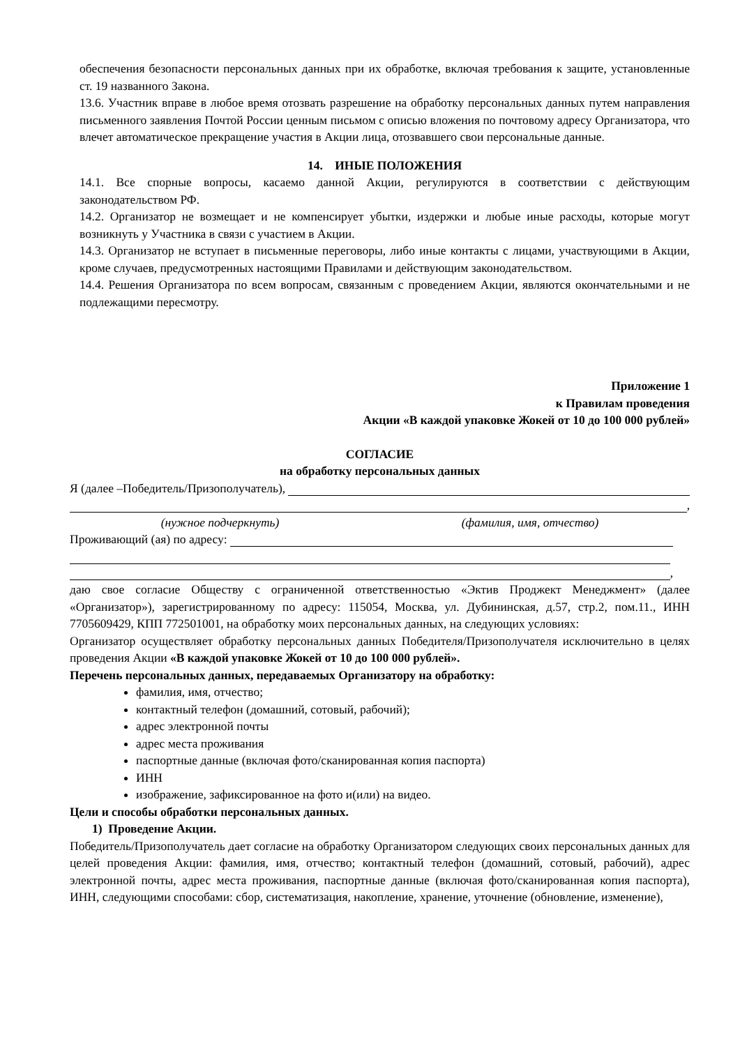обеспечения безопасности персональных данных при их обработке, включая требования к защите, установленные ст. 19 названного Закона.
13.6. Участник вправе в любое время отозвать разрешение на обработку персональных данных путем направления письменного заявления Почтой России ценным письмом с описью вложения по почтовому адресу Организатора, что влечет автоматическое прекращение участия в Акции лица, отозвавшего свои персональные данные.
14. ИНЫЕ ПОЛОЖЕНИЯ
14.1. Все спорные вопросы, касаемо данной Акции, регулируются в соответствии с действующим законодательством РФ.
14.2. Организатор не возмещает и не компенсирует убытки, издержки и любые иные расходы, которые могут возникнуть у Участника в связи с участием в Акции.
14.3. Организатор не вступает в письменные переговоры, либо иные контакты с лицами, участвующими в Акции, кроме случаев, предусмотренных настоящими Правилами и действующим законодательством.
14.4. Решения Организатора по всем вопросам, связанным с проведением Акции, являются окончательными и не подлежащими пересмотру.
Приложение 1
к Правилам проведения
Акции «В каждой упаковке Жокей от 10 до 100 000 рублей»
СОГЛАСИЕ
на обработку персональных данных
Я (далее –Победитель/Призополучатель),
,
(нужное подчеркнуть) (фамилия, имя, отчество)
Проживающий (ая) по адресу:
,
даю свое согласие Обществу с ограниченной ответственностью «Эктив Проджект Менеджмент» (далее «Организатор»), зарегистрированному по адресу: 115054, Москва, ул. Дубининская, д.57, стр.2, пом.11., ИНН 7705609429, КПП 772501001, на обработку моих персональных данных, на следующих условиях:
Организатор осуществляет обработку персональных данных Победителя/Призополучателя исключительно в целях проведения Акции «В каждой упаковке Жокей от 10 до 100 000 рублей».
Перечень персональных данных, передаваемых Организатору на обработку:
фамилия, имя, отчество;
контактный телефон (домашний, сотовый, рабочий);
адрес электронной почты
адрес места проживания
паспортные данные (включая фото/сканированная копия паспорта)
ИНН
изображение, зафиксированное на фото и(или) на видео.
Цели и способы обработки персональных данных.
1) Проведение Акции.
Победитель/Призополучатель дает согласие на обработку Организатором следующих своих персональных данных для целей проведения Акции: фамилия, имя, отчество; контактный телефон (домашний, сотовый, рабочий), адрес электронной почты, адрес места проживания, паспортные данные (включая фото/сканированная копия паспорта), ИНН, следующими способами: сбор, систематизация, накопление, хранение, уточнение (обновление, изменение),